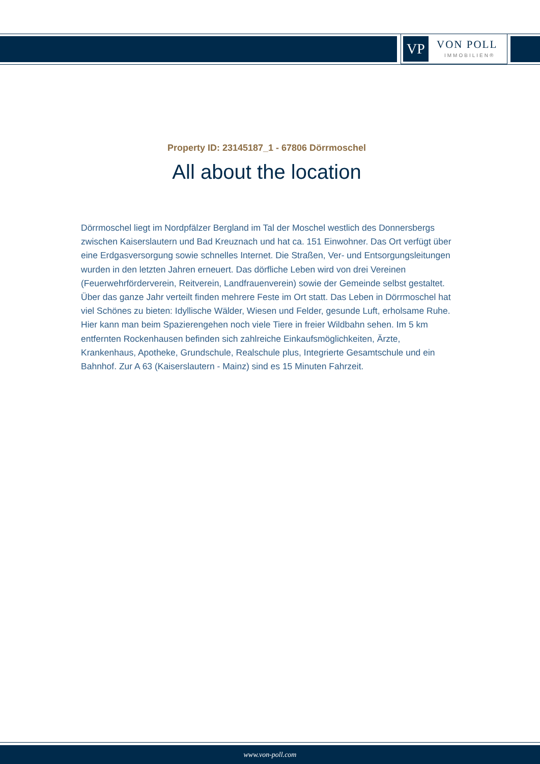VP VON POLL
IMMOBILIEN®
Property ID: 23145187_1 - 67806 Dörrmoschel
All about the location
Dörrmoschel liegt im Nordpfälzer Bergland im Tal der Moschel westlich des Donnersbergs zwischen Kaiserslautern und Bad Kreuznach und hat ca. 151 Einwohner. Das Ort verfügt über eine Erdgasversorgung sowie schnelles Internet. Die Straßen, Ver- und Entsorgungsleitungen wurden in den letzten Jahren erneuert. Das dörfliche Leben wird von drei Vereinen (Feuerwehrförderverein, Reitverein, Landfrauenverein) sowie der Gemeinde selbst gestaltet. Über das ganze Jahr verteilt finden mehrere Feste im Ort statt. Das Leben in Dörrmoschel hat viel Schönes zu bieten: Idyllische Wälder, Wiesen und Felder, gesunde Luft, erholsame Ruhe. Hier kann man beim Spazierengehen noch viele Tiere in freier Wildbahn sehen. Im 5 km entfernten Rockenhausen befinden sich zahlreiche Einkaufsmöglichkeiten, Ärzte, Krankenhaus, Apotheke, Grundschule, Realschule plus, Integrierte Gesamtschule und ein Bahnhof. Zur A 63 (Kaiserslautern - Mainz) sind es 15 Minuten Fahrzeit.
www.von-poll.com